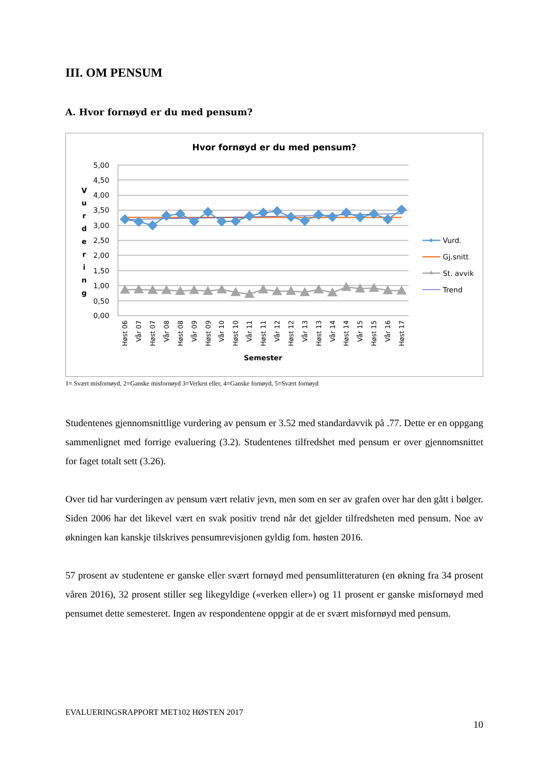III. OM PENSUM
A. Hvor fornøyd er du med pensum?
Hvor fornøyd er du med pensum?
5,00
4,50
4,00
3,50
3,00
2,50
2,00
1,50
1,00
0,50
0,00
V
u
r
d
e
r
i
n
g
Høst 06
Vår 07
Høst 07
Vår 08
Høst 08
Vår 09
Høst 09
Vår 10
Høst 10
Vår 11
Høst 11
Vår 12
Høst 12
Vår 13
Høst 13
Vår 14
Høst 14
Vår 15
Høst 15
Vår 16
Høst 17
Semester
Vurd.
Gj.snitt
St. avvik
Trend
1= Svært misfornøyd, 2=Ganske misfornøyd 3=Verken eller, 4=Ganske fornøyd, 5=Svært fornøyd
Studentenes gjennomsnittlige vurdering av pensum er 3.52 med standardavvik på .77. Dette er en oppgang sammenlignet med forrige evaluering (3.2). Studentenes tilfredshet med pensum er over gjennomsnittet for faget totalt sett (3.26).
Over tid har vurderingen av pensum vært relativ jevn, men som en ser av grafen over har den gått i bølger. Siden 2006 har det likevel vært en svak positiv trend når det gjelder tilfredsheten med pensum. Noe av økningen kan kanskje tilskrives pensumrevisjonen gyldig fom. høsten 2016.
57 prosent av studentene er ganske eller svært fornøyd med pensumlitteraturen (en økning fra 34 prosent våren 2016), 32 prosent stiller seg likegyldige («verken eller») og 11 prosent er ganske misfornøyd med pensumet dette semesteret. Ingen av respondentene oppgir at de er svært misfornøyd med pensum.
EVALUERINGSRAPPORT MET102 HØSTEN 2017
10